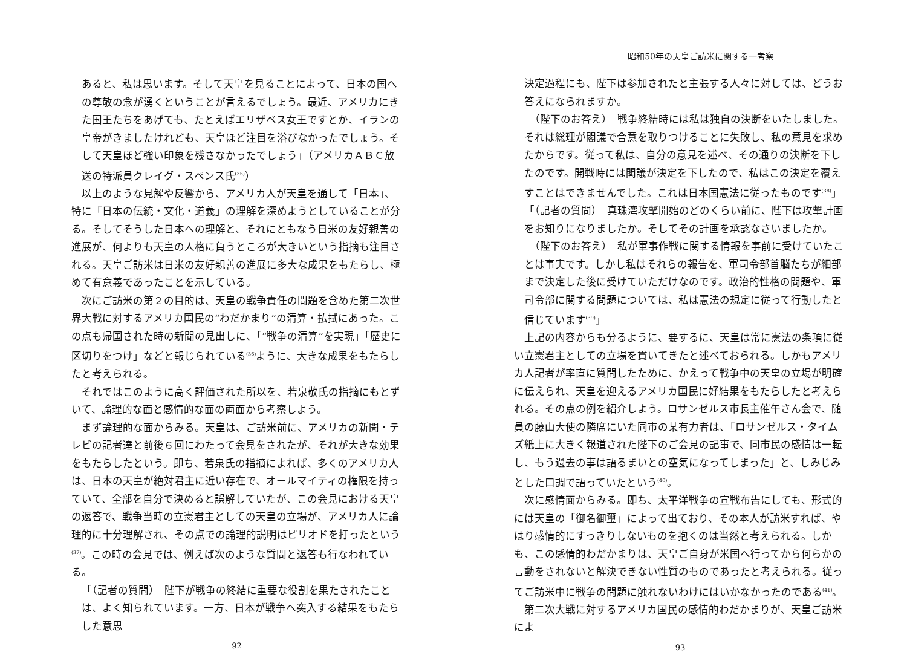あると、私は思います。そして天皇を見ることによって、日本の国への尊敬の念が湧くということが言えるでしょう。最近、アメリカにきた国王たちをあげても、たとえばエリザベス女王ですとか、イランの皇帝がきましたけれども、天皇ほど注目を浴びなかったでしょう。そして天皇ほど強い印象を残さなかったでしょう」（アメリカＡＢＣ放送の特派員クレイグ・スペンス氏<sup>(35)</sup>）
以上のような見解や反響から、アメリカ人が天皇を通して「日本」、特に「日本の伝統・文化・道義」の理解を深めようとしていることが分る。そしてそうした日本への理解と、それにともなう日米の友好親善の進展が、何よりも天皇の人格に負うところが大きいという指摘も注目される。天皇ご訪米は日米の友好親善の進展に多大な成果をもたらし、極めて有意義であったことを示している。
次にご訪米の第２の目的は、天皇の戦争責任の問題を含めた第二次世界大戦に対するアメリカ国民の“わだかまり”の清算・払拭にあった。この点も帰国された時の新聞の見出しに、「“戦争の清算”を実現」「歴史に区切りをつけ」などと報じられている<sup>(36)</sup>ように、大きな成果をもたらしたと考えられる。
それではこのように高く評価された所以を、若泉敬氏の指摘にもとずいて、論理的な面と感情的な面の両面から考察しよう。
まず論理的な面からみる。天皇は、ご訪米前に、アメリカの新聞・テレビの記者達と前後６回にわたって会見をされたが、それが大きな効果をもたらしたという。即ち、若泉氏の指摘によれば、多くのアメリカ人は、日本の天皇が絶対君主に近い存在で、オールマイティの権限を持っていて、全部を自分で決めると誤解していたが、この会見における天皇の返答で、戦争当時の立憲君主としての天皇の立場が、アメリカ人に論理的に十分理解され、その点での論理的説明はピリオドを打ったという<sup>(37)</sup>。この時の会見では、例えば次のような質問と返答も行なわれている。
「（記者の質問）　陛下が戦争の終結に重要な役割を果たされたことは、よく知られています。一方、日本が戦争へ突入する結果をもたらした意思
92
昭和50年の天皇ご訪米に関する一考察
決定過程にも、陛下は参加されたと主張する人々に対しては、どうお答えになられますか。
　（陛下のお答え）　戦争終結時には私は独自の決断をいたしました。それは総理が閣議で合意を取りつけることに失敗し、私の意見を求めたからです。従って私は、自分の意見を述べ、その通りの決断を下したのです。開戦時には閣議が決定を下したので、私はこの決定を覆えすことはできませんでした。これは日本国憲法に従ったものです<sup>(38)</sup>」
「（記者の質問）　真珠湾攻撃開始のどのくらい前に、陛下は攻撃計画をお知りになりましたか。そしてその計画を承認なさいましたか。
　（陛下のお答え）　私が軍事作戦に関する情報を事前に受けていたことは事実です。しかし私はそれらの報告を、軍司令部首脳たちが細部まで決定した後に受けていただけなのです。政治的性格の問題や、軍司令部に関する問題については、私は憲法の規定に従って行動したと信じています<sup>(39)</sup>」
上記の内容からも分るように、要するに、天皇は常に憲法の条項に従い立憲君主としての立場を貫いてきたと述べておられる。しかもアメリカ人記者が率直に質問したために、かえって戦争中の天皇の立場が明確に伝えられ、天皇を迎えるアメリカ国民に好結果をもたらしたと考えられる。その点の例を紹介しよう。ロサンゼルス市長主催午さん会で、随員の藤山大使の隣席にいた同市の某有力者は、「ロサンゼルス・タイムズ紙上に大きく報道された陛下のご会見の記事で、同市民の感情は一転し、もう過去の事は語るまいとの空気になってしまった」と、しみじみとした口調で語っていたという<sup>(40)</sup>。
次に感情面からみる。即ち、太平洋戦争の宣戦布告にしても、形式的には天皇の「御名御璽」によって出ており、その本人が訪米すれば、やはり感情的にすっきりしないものを抱くのは当然と考えられる。しかも、この感情的わだかまりは、天皇ご自身が米国へ行ってから何らかの言動をされないと解決できない性質のものであったと考えられる。従ってご訪米中に戦争の問題に触れないわけにはいかなかったのである<sup>(41)</sup>。
第二次大戦に対するアメリカ国民の感情的わだかまりが、天皇ご訪米によ
93